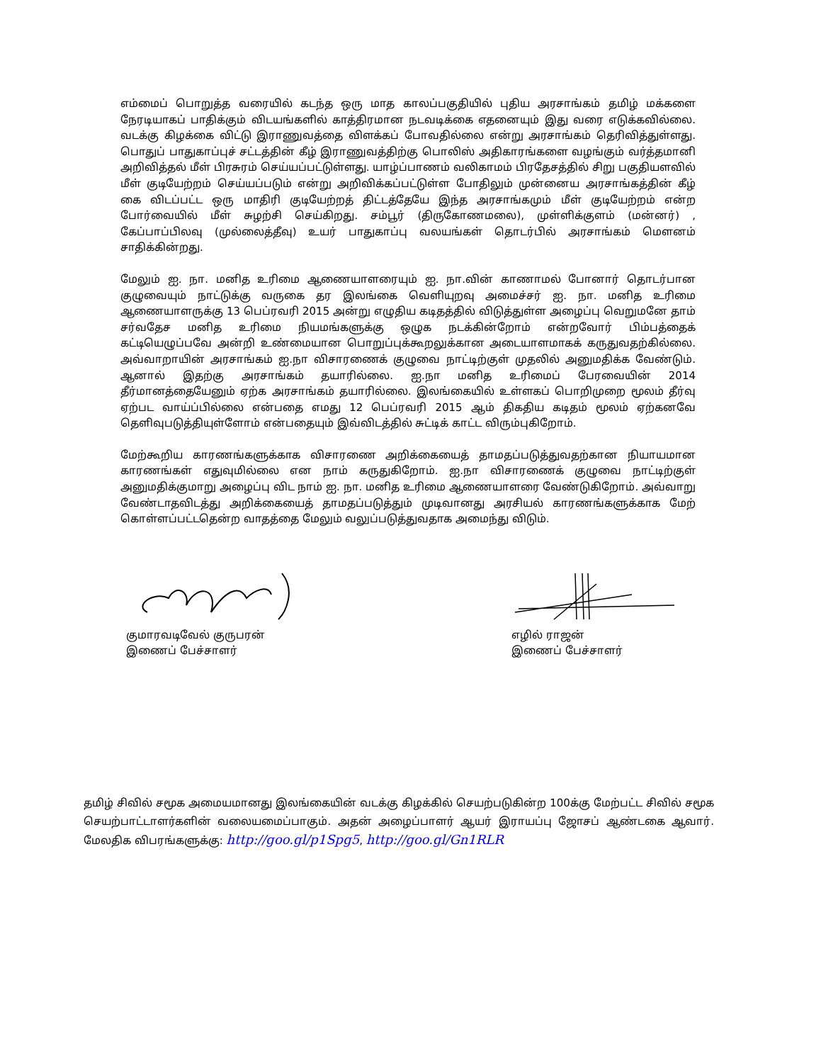எம்மைப் பொறுத்த வரையில் கடந்த ஒரு மாத காலப்பகுதியில் புதிய அரசாங்கம் தமிழ் மக்களை நேரடியாகப் பாதிக்கும் விடயங்களில் காத்திரமான நடவடிக்கை எதனையும் இது வரை எடுக்கவில்லை. வடக்கு கிழக்கை விட்டு இராணுவத்தை விளக்கப் போவதில்லை என்று அரசாங்கம் தெரிவித்துள்ளது. பொதுப் பாதுகாப்புச் சட்டத்தின் கீழ் இராணுவத்திற்கு பொலிஸ் அதிகாரங்களை வழங்கும் வர்த்தமானி அறிவித்தல் மீள் பிரசுரம் செய்யப்பட்டுள்ளது. யாழ்ப்பாணம் வலிகாமம் பிரதேசத்தில் சிறு பகுதியளவில் மீள் குடியேற்றம் செய்யப்படும் என்று அறிவிக்கப்பட்டுள்ள போதிலும் முன்னைய அரசாங்கத்தின் கீழ் கை விடப்பட்ட ஒரு மாதிரி குடியேற்றத் திட்டத்தேயே இந்த அரசாங்கமும் மீள் குடியேற்றம் என்ற போர்வையில் மீள் சுழற்சி செய்கிறது. சம்பூர் (திருகோணமலை), முள்ளிக்குளம் (மன்னர்) , கேப்பாப்பிலவு (முல்லைத்தீவு) உயர் பாதுகாப்பு வலயங்கள் தொடர்பில் அரசாங்கம் மௌனம் சாதிக்கின்றது.
மேலும் ஐ. நா. மனித உரிமை ஆணையாளரையும் ஐ. நா.வின் காணாமல் போனார் தொடர்பான குழுவையும் நாட்டுக்கு வருகை தர இலங்கை வெளியுறவு அமைச்சர் ஐ. நா. மனித உரிமை ஆணையாளருக்கு 13 பெப்ரவரி 2015 அன்று எழுதிய கடிதத்தில் விடுத்துள்ள அழைப்பு வெறுமனே தாம் சர்வதேச மனித உரிமை நியமங்களுக்கு ஒழுக நடக்கின்றோம் என்றவோர் பிம்பத்தைக் கட்டியெழுப்பவே அன்றி உண்மையான பொறுப்புக்கூறலுக்கான அடையாளமாகக் கருதுவதற்கில்லை. அவ்வாறாயின் அரசாங்கம் ஐ.நா விசாரணைக் குழுவை நாட்டிற்குள் முதலில் அனுமதிக்க வேண்டும். ஆனால் இதற்கு அரசாங்கம் தயாரில்லை. ஐ.நா மனித உரிமைப் பேரவையின் 2014 தீர்மானத்தையேனும் ஏற்க அரசாங்கம் தயாரில்லை. இலங்கையில் உள்ளகப் பொறிமுறை மூலம் தீர்வு ஏற்பட வாய்ப்பில்லை என்பதை எமது 12 பெப்ரவரி 2015 ஆம் திகதிய கடிதம் மூலம் ஏற்கனவே தெளிவுபடுத்தியுள்ளோம் என்பதையும் இவ்விடத்தில் சுட்டிக் காட்ட விரும்புகிறோம்.
மேற்கூறிய காரணங்களுக்காக விசாரணை அறிக்கையைத் தாமதப்படுத்துவதற்கான நியாயமான காரணங்கள் எதுவுமில்லை என நாம் கருதுகிறோம். ஐ.நா விசாரணைக் குழுவை நாட்டிற்குள் அனுமதிக்குமாறு அழைப்பு விட நாம் ஐ. நா. மனித உரிமை ஆணையாளரை வேண்டுகிறோம். அவ்வாறு வேண்டாதவிடத்து அறிக்கையைத் தாமதப்படுத்தும் முடிவானது அரசியல் காரணங்களுக்காக மேற் கொள்ளப்பட்டதென்ற வாதத்தை மேலும் வலுப்படுத்துவதாக அமைந்து விடும்.
குமாரவடிவேல் குருபரன்
இணைப் பேச்சாளர்
எழில் ராஜன்
இணைப் பேச்சாளர்
தமிழ் சிவில் சமூக அமையமானது இலங்கையின் வடக்கு கிழக்கில் செயற்படுகின்ற 100க்கு மேற்பட்ட சிவில் சமூக செயற்பாட்டாளர்களின் வலையமைப்பாகும். அதன் அழைப்பாளர் ஆயர் இராயப்பு ஜோசப் ஆண்டகை ஆவார். மேலதிக விபரங்களுக்கு: http://goo.gl/p1Spg5, http://goo.gl/Gn1RLR